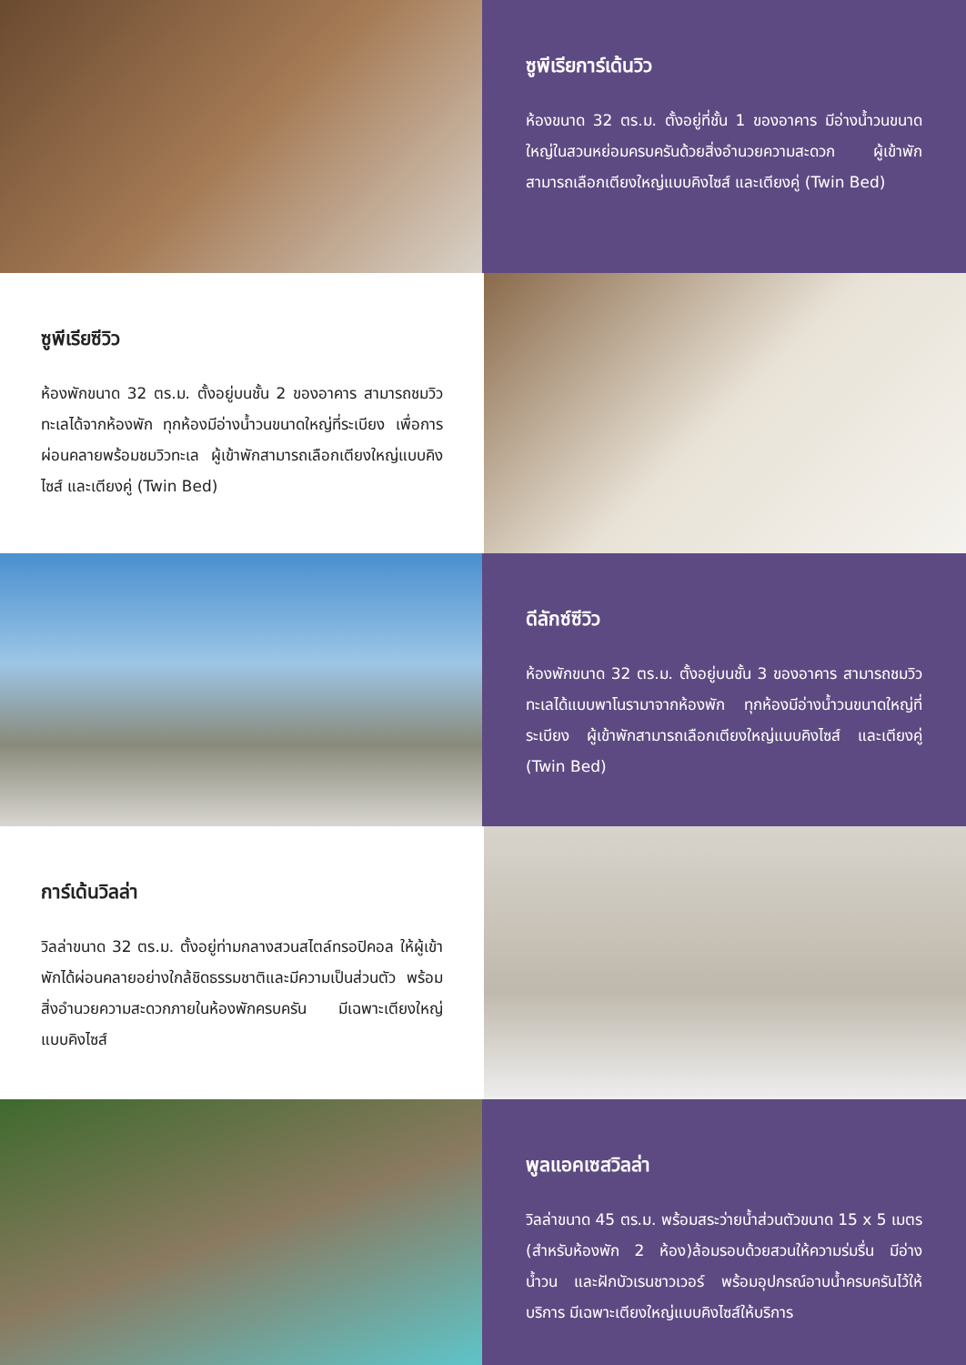ซูพีเรียการ์เด้นวิว
ห้องขนาด 32 ตร.ม. ตั้งอยู่ที่ชั้น 1 ของอาคาร มีอ่างน้ำวนขนาดใหญ่ในสวนหย่อมครบครันด้วยสิ่งอำนวยความสะดวก ผู้เข้าพักสามารถเลือกเตียงใหญ่แบบคิงไซส์ และเตียงคู่ (Twin Bed)
ซูพีเรียซีวิว
ห้องพักขนาด 32 ตร.ม. ตั้งอยู่บนชั้น 2 ของอาคาร สามารถชมวิวทะเลได้จากห้องพัก ทุกห้องมีอ่างน้ำวนขนาดใหญ่ที่ระเบียง เพื่อการผ่อนคลายพร้อมชมวิวทะเล ผู้เข้าพักสามารถเลือกเตียงใหญ่แบบคิงไซส์ และเตียงคู่ (Twin Bed)
ดีลักซ์ซีวิว
ห้องพักขนาด 32 ตร.ม. ตั้งอยู่บนชั้น 3 ของอาคาร สามารถชมวิวทะเลได้แบบพาโนรามาจากห้องพัก ทุกห้องมีอ่างน้ำวนขนาดใหญ่ที่ระเบียง ผู้เข้าพักสามารถเลือกเตียงใหญ่แบบคิงไซส์ และเตียงคู่ (Twin Bed)
การ์เด้นวิลล่า
วิลล่าขนาด 32 ตร.ม. ตั้งอยู่ท่ามกลางสวนสไตล์ทรอปิคอล ให้ผู้เข้าพักได้ผ่อนคลายอย่างใกล้ชิดธรรมชาติและมีความเป็นส่วนตัว พร้อมสิ่งอำนวยความสะดวกภายในห้องพักครบครัน มีเฉพาะเตียงใหญ่แบบคิงไซส์
พูลแอคเซสวิลล่า
วิลล่าขนาด 45 ตร.ม. พร้อมสระว่ายน้ำส่วนตัวขนาด 15 x 5 เมตร (สำหรับห้องพัก 2 ห้อง)ล้อมรอบด้วยสวนให้ความร่มรื่น มีอ่างน้ำวน และฝักบัวเรนชาวเวอร์ พร้อมอุปกรณ์อาบน้ำครบครันไว้ให้บริการ มีเฉพาะเตียงใหญ่แบบคิงไซส์ให้บริการ